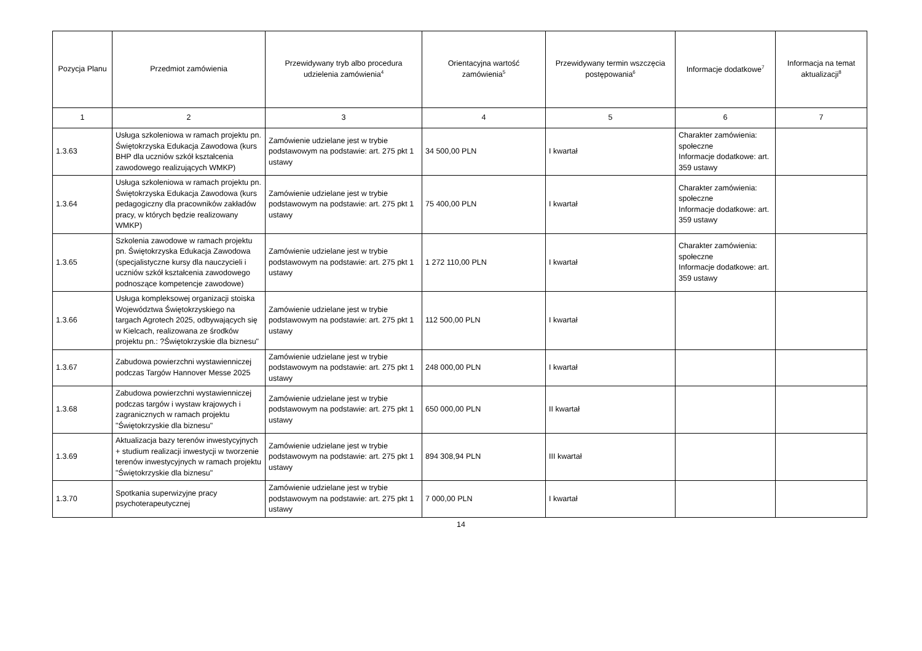| Pozycja Planu | Przedmiot zamówienia | Przewidywany tryb albo procedura udzielenia zamówienia<sup>4</sup> | Orientacyjna wartość zamówienia<sup>5</sup> | Przewidywany termin wszczęcia postępowania<sup>6</sup> | Informacje dodatkowe<sup>7</sup> | Informacja na temat aktualizacji<sup>8</sup> |
| --- | --- | --- | --- | --- | --- | --- |
| 1 | 2 | 3 | 4 | 5 | 6 | 7 |
| 1.3.63 | Usługa szkoleniowa w ramach projektu pn. Świętokrzyska Edukacja Zawodowa (kurs BHP dla uczniów szkół kształcenia zawodowego realizujących WMKP) | Zamówienie udzielane jest w trybie podstawowym na podstawie: art. 275 pkt 1 ustawy | 34 500,00 PLN | I kwartał | Charakter zamówienia: społeczne Informacje dodatkowe: art. 359 ustawy | |
| 1.3.64 | Usługa szkoleniowa w ramach projektu pn. Świętokrzyska Edukacja Zawodowa (kurs pedagogiczny dla pracowników zakładów pracy, w których będzie realizowany WMKP) | Zamówienie udzielane jest w trybie podstawowym na podstawie: art. 275 pkt 1 ustawy | 75 400,00 PLN | I kwartał | Charakter zamówienia: społeczne Informacje dodatkowe: art. 359 ustawy | |
| 1.3.65 | Szkolenia zawodowe w ramach projektu pn. Świętokrzyska Edukacja Zawodowa (specjalistyczne kursy dla nauczycieli i uczniów szkół kształcenia zawodowego podnoszące kompetencje zawodowe) | Zamówienie udzielane jest w trybie podstawowym na podstawie: art. 275 pkt 1 ustawy | 1 272 110,00 PLN | I kwartał | Charakter zamówienia: społeczne Informacje dodatkowe: art. 359 ustawy | |
| 1.3.66 | Usługa kompleksowej organizacji stoiska Województwa Świętokrzyskiego na targach Agrotech 2025, odbywających się w Kielcach, realizowana ze środków projektu pn.: ?Świętokrzyskie dla biznesu" | Zamówienie udzielane jest w trybie podstawowym na podstawie: art. 275 pkt 1 ustawy | 112 500,00 PLN | I kwartał | | |
| 1.3.67 | Zabudowa powierzchni wystawienniczej podczas Targów Hannover Messe 2025 | Zamówienie udzielane jest w trybie podstawowym na podstawie: art. 275 pkt 1 ustawy | 248 000,00 PLN | I kwartał | | |
| 1.3.68 | Zabudowa powierzchni wystawienniczej podczas targów i wystaw krajowych i zagranicznych w ramach projektu "Świętokrzyskie dla biznesu" | Zamówienie udzielane jest w trybie podstawowym na podstawie: art. 275 pkt 1 ustawy | 650 000,00 PLN | II kwartał | | |
| 1.3.69 | Aktualizacja bazy terenów inwestycyjnych + studium realizacji inwestycji w tworzenie terenów inwestycyjnych w ramach projektu "Świętokrzyskie dla biznesu" | Zamówienie udzielane jest w trybie podstawowym na podstawie: art. 275 pkt 1 ustawy | 894 308,94 PLN | III kwartał | | |
| 1.3.70 | Spotkania superwizyjne pracy psychoterapeutycznej | Zamówienie udzielane jest w trybie podstawowym na podstawie: art. 275 pkt 1 ustawy | 7 000,00 PLN | I kwartał | | |
14